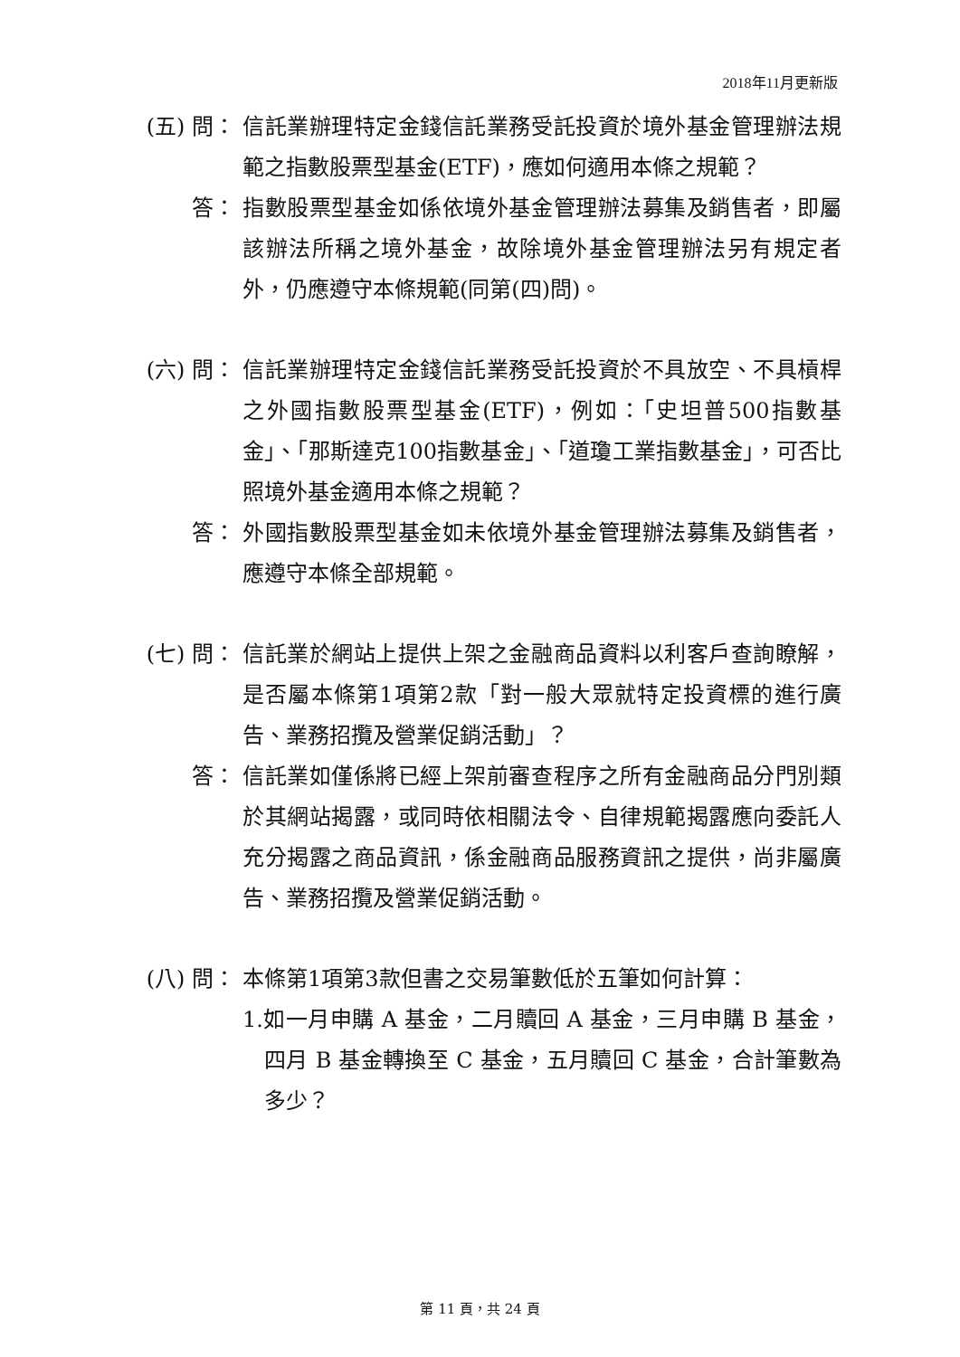2018年11月更新版
(五) 問： 信託業辦理特定金錢信託業務受託投資於境外基金管理辦法規範之指數股票型基金(ETF)，應如何適用本條之規範？
答： 指數股票型基金如係依境外基金管理辦法募集及銷售者，即屬該辦法所稱之境外基金，故除境外基金管理辦法另有規定者外，仍應遵守本條規範(同第(四)問)。
(六) 問： 信託業辦理特定金錢信託業務受託投資於不具放空、不具槓桿之外國指數股票型基金(ETF)，例如：「史坦普500指數基金」、「那斯達克100指數基金」、「道瓊工業指數基金」，可否比照境外基金適用本條之規範？
答： 外國指數股票型基金如未依境外基金管理辦法募集及銷售者，應遵守本條全部規範。
(七) 問： 信託業於網站上提供上架之金融商品資料以利客戶查詢瞭解，是否屬本條第1項第2款「對一般大眾就特定投資標的進行廣告、業務招攬及營業促銷活動」？
答： 信託業如僅係將已經上架前審查程序之所有金融商品分門別類於其網站揭露，或同時依相關法令、自律規範揭露應向委託人充分揭露之商品資訊，係金融商品服務資訊之提供，尚非屬廣告、業務招攬及營業促銷活動。
(八) 問： 本條第1項第3款但書之交易筆數低於五筆如何計算：
1.如一月申購 A 基金，二月贖回 A 基金，三月申購 B 基金，四月 B 基金轉換至 C 基金，五月贖回 C 基金，合計筆數為多少？
第 11 頁，共 24 頁